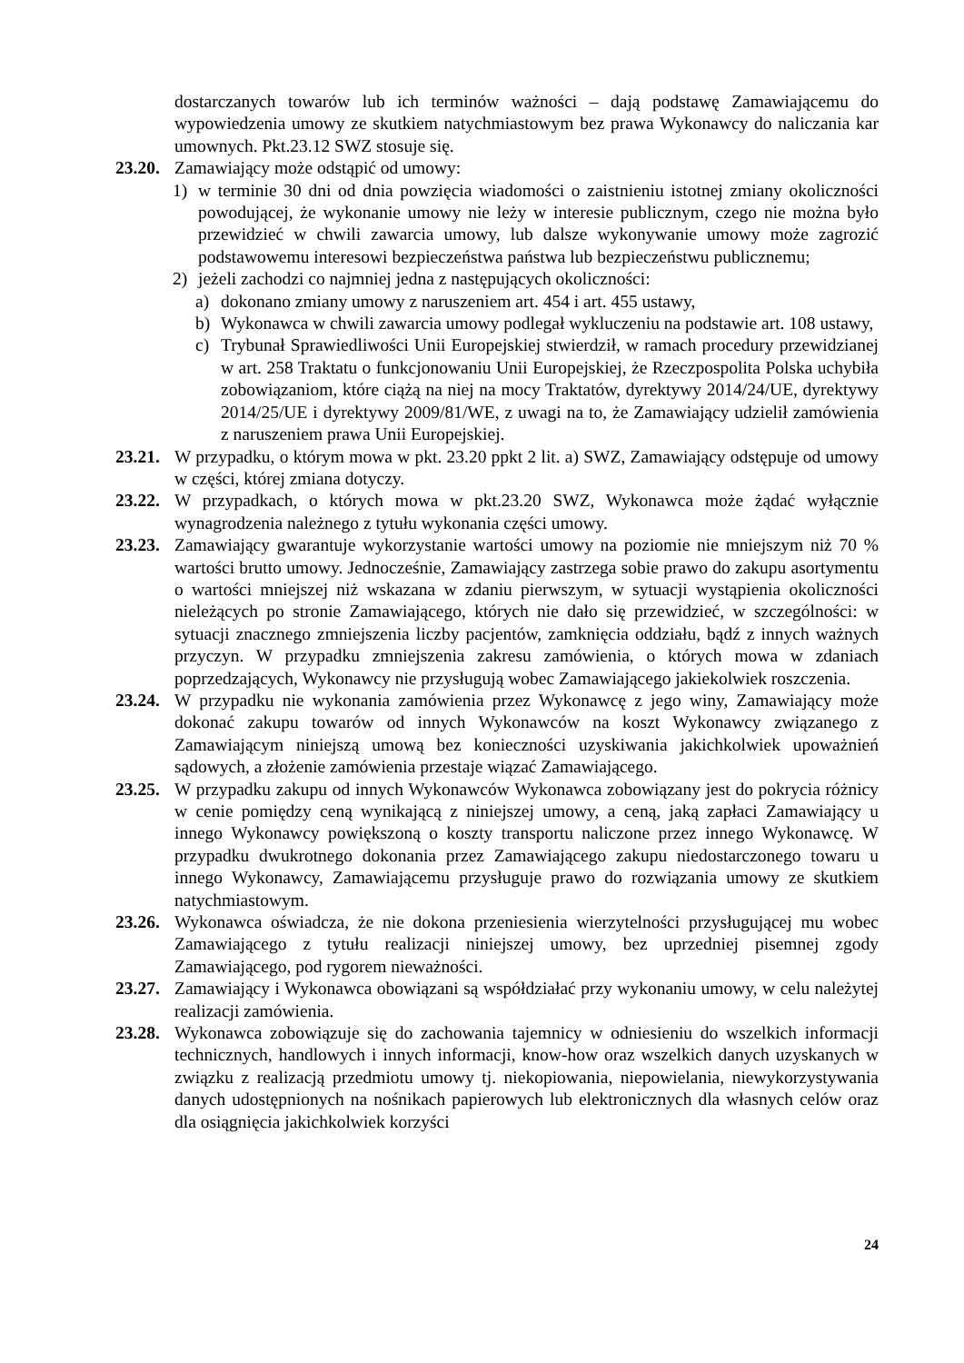dostarczanych towarów lub ich terminów ważności – dają podstawę Zamawiającemu do wypowiedzenia umowy ze skutkiem natychmiastowym bez prawa Wykonawcy do naliczania kar umownych. Pkt.23.12 SWZ stosuje się.
23.20.
Zamawiający może odstąpić od umowy:
1) w terminie 30 dni od dnia powzięcia wiadomości o zaistnieniu istotnej zmiany okoliczności powodującej, że wykonanie umowy nie leży w interesie publicznym, czego nie można było przewidzieć w chwili zawarcia umowy, lub dalsze wykonywanie umowy może zagrozić podstawowemu interesowi bezpieczeństwa państwa lub bezpieczeństwu publicznemu;
2) jeżeli zachodzi co najmniej jedna z następujących okoliczności:
a) dokonano zmiany umowy z naruszeniem art. 454 i art. 455 ustawy,
b) Wykonawca w chwili zawarcia umowy podlegał wykluczeniu na podstawie art. 108 ustawy,
c) Trybunał Sprawiedliwości Unii Europejskiej stwierdził, w ramach procedury przewidzianej w art. 258 Traktatu o funkcjonowaniu Unii Europejskiej, że Rzeczpospolita Polska uchybiła zobowiązaniom, które ciążą na niej na mocy Traktatów, dyrektywy 2014/24/UE, dyrektywy 2014/25/UE i dyrektywy 2009/81/WE, z uwagi na to, że Zamawiający udzielił zamówienia z naruszeniem prawa Unii Europejskiej.
23.21.
W przypadku, o którym mowa w pkt. 23.20 ppkt 2 lit. a) SWZ, Zamawiający odstępuje od umowy w części, której zmiana dotyczy.
23.22.
W przypadkach, o których mowa w pkt.23.20 SWZ, Wykonawca może żądać wyłącznie wynagrodzenia należnego z tytułu wykonania części umowy.
23.23.
Zamawiający gwarantuje wykorzystanie wartości umowy na poziomie nie mniejszym niż 70 % wartości brutto umowy. Jednocześnie, Zamawiający zastrzega sobie prawo do zakupu asortymentu o wartości mniejszej niż wskazana w zdaniu pierwszym, w sytuacji wystąpienia okoliczności nieleżących po stronie Zamawiającego, których nie dało się przewidzieć, w szczególności: w sytuacji znacznego zmniejszenia liczby pacjentów, zamknięcia oddziału, bądź z innych ważnych przyczyn. W przypadku zmniejszenia zakresu zamówienia, o których mowa w zdaniach poprzedzających, Wykonawcy nie przysługują wobec Zamawiającego jakiekolwiek roszczenia.
23.24.
W przypadku nie wykonania zamówienia przez Wykonawcę z jego winy, Zamawiający może dokonać zakupu towarów od innych Wykonawców na koszt Wykonawcy związanego z Zamawiającym niniejszą umową bez konieczności uzyskiwania jakichkolwiek upoważnień sądowych, a złożenie zamówienia przestaje wiązać Zamawiającego.
23.25.
W przypadku zakupu od innych Wykonawców Wykonawca zobowiązany jest do pokrycia różnicy w cenie pomiędzy ceną wynikającą z niniejszej umowy, a ceną, jaką zapłaci Zamawiający u innego Wykonawcy powiększoną o koszty transportu naliczone przez innego Wykonawcę. W przypadku dwukrotnego dokonania przez Zamawiającego zakupu niedostarczonego towaru u innego Wykonawcy, Zamawiającemu przysługuje prawo do rozwiązania umowy ze skutkiem natychmiastowym.
23.26.
Wykonawca oświadcza, że nie dokona przeniesienia wierzytelności przysługującej mu wobec Zamawiającego z tytułu realizacji niniejszej umowy, bez uprzedniej pisemnej zgody Zamawiającego, pod rygorem nieważności.
23.27.
Zamawiający i Wykonawca obowiązani są współdziałać przy wykonaniu umowy, w celu należytej realizacji zamówienia.
23.28.
Wykonawca zobowiązuje się do zachowania tajemnicy w odniesieniu do wszelkich informacji technicznych, handlowych i innych informacji, know-how oraz wszelkich danych uzyskanych w związku z realizacją przedmiotu umowy tj. niekopiowania, niepowielania, niewykorzystywania danych udostępnionych na nośnikach papierowych lub elektronicznych dla własnych celów oraz dla osiągnięcia jakichkolwiek korzyści
24